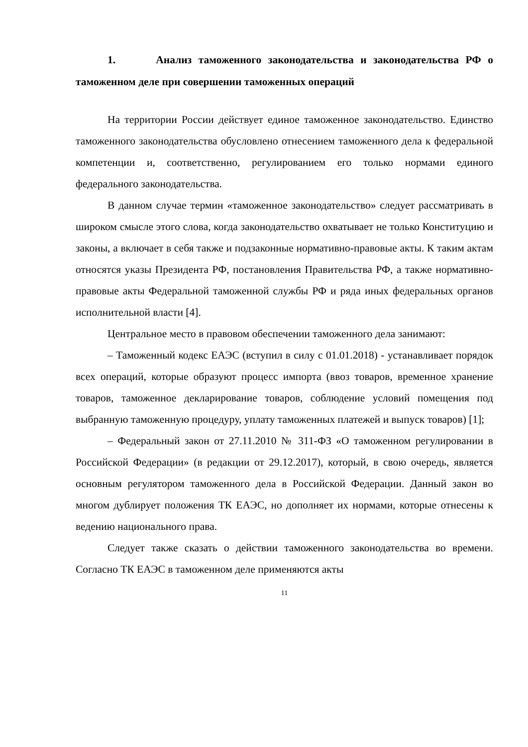1. Анализ таможенного законодательства и законодательства РФ о таможенном деле при совершении таможенных операций
На территории России действует единое таможенное законодательство. Единство таможенного законодательства обусловлено отнесением таможенного дела к федеральной компетенции и, соответственно, регулированием его только нормами единого федерального законодательства.
В данном случае термин «таможенное законодательство» следует рассматривать в широком смысле этого слова, когда законодательство охватывает не только Конституцию и законы, а включает в себя также и подзаконные нормативно-правовые акты. К таким актам относятся указы Президента РФ, постановления Правительства РФ, а также нормативно-правовые акты Федеральной таможенной службы РФ и ряда иных федеральных органов исполнительной власти [4].
Центральное место в правовом обеспечении таможенного дела занимают:
– Таможенный кодекс ЕАЭС (вступил в силу с 01.01.2018) - устанавливает порядок всех операций, которые образуют процесс импорта (ввоз товаров, временное хранение товаров, таможенное декларирование товаров, соблюдение условий помещения под выбранную таможенную процедуру, уплату таможенных платежей и выпуск товаров) [1];
– Федеральный закон от 27.11.2010 № 311-ФЗ «О таможенном регулировании в Российской Федерации» (в редакции от 29.12.2017), который, в свою очередь, является основным регулятором таможенного дела в Российской Федерации. Данный закон во многом дублирует положения ТК ЕАЭС, но дополняет их нормами, которые отнесены к ведению национального права.
Следует также сказать о действии таможенного законодательства во времени. Согласно ТК ЕАЭС в таможенном деле применяются акты
11